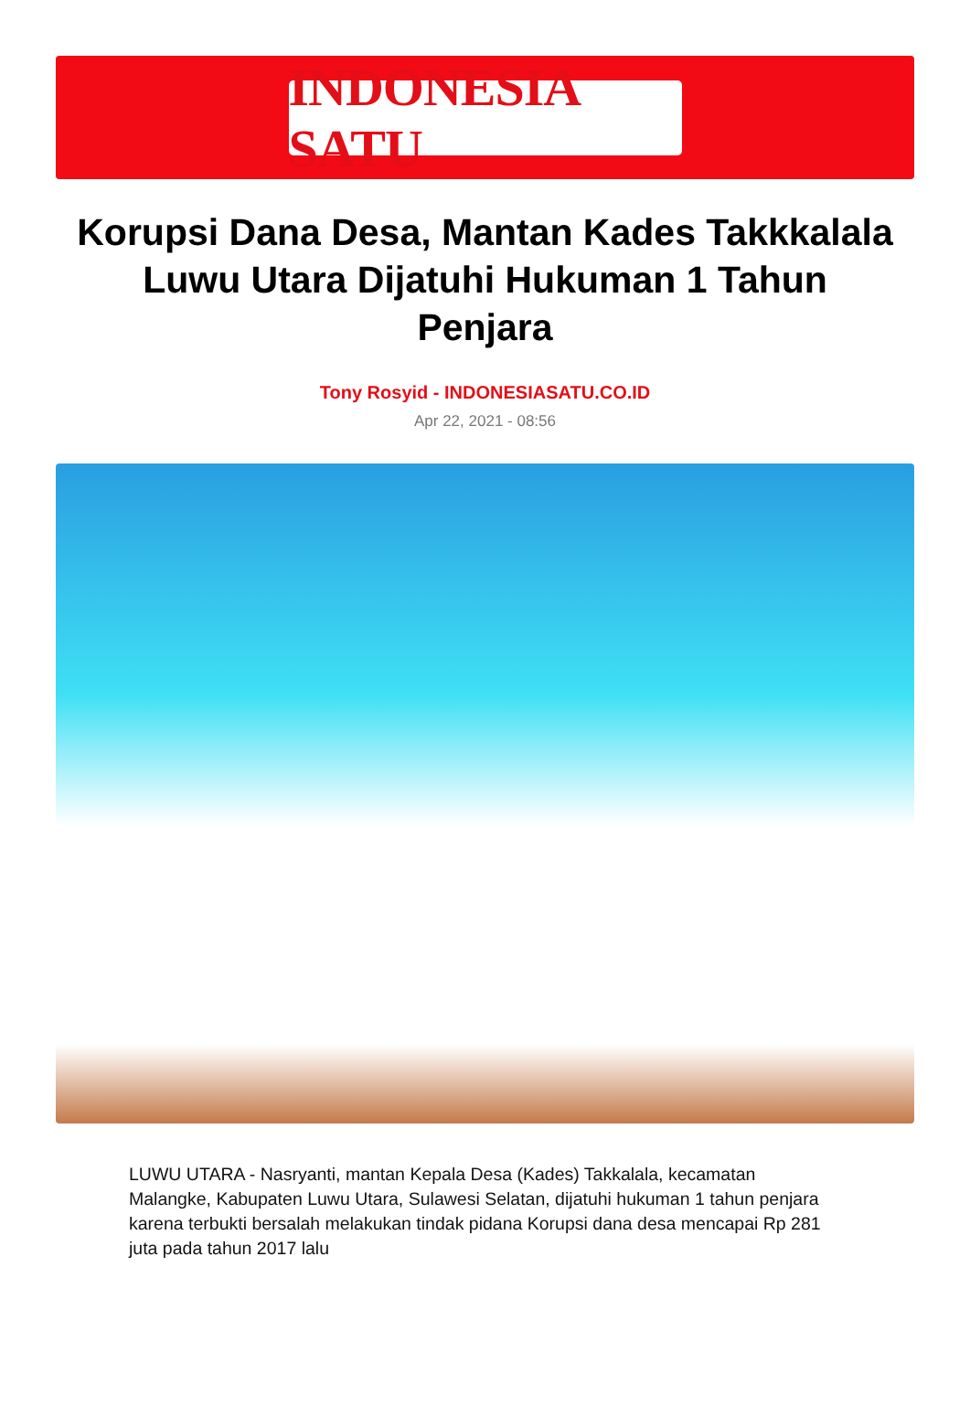INDONESIA SATU
Korupsi Dana Desa, Mantan Kades Takkkalala Luwu Utara Dijatuhi Hukuman 1 Tahun Penjara
Tony Rosyid - INDONESIASATU.CO.ID
Apr 22, 2021 - 08:56
LUWU UTARA - Nasryanti, mantan Kepala Desa (Kades) Takkalala, kecamatan Malangke, Kabupaten Luwu Utara, Sulawesi Selatan, dijatuhi hukuman 1 tahun penjara karena terbukti bersalah melakukan tindak pidana Korupsi dana desa mencapai Rp 281 juta pada tahun 2017 lalu